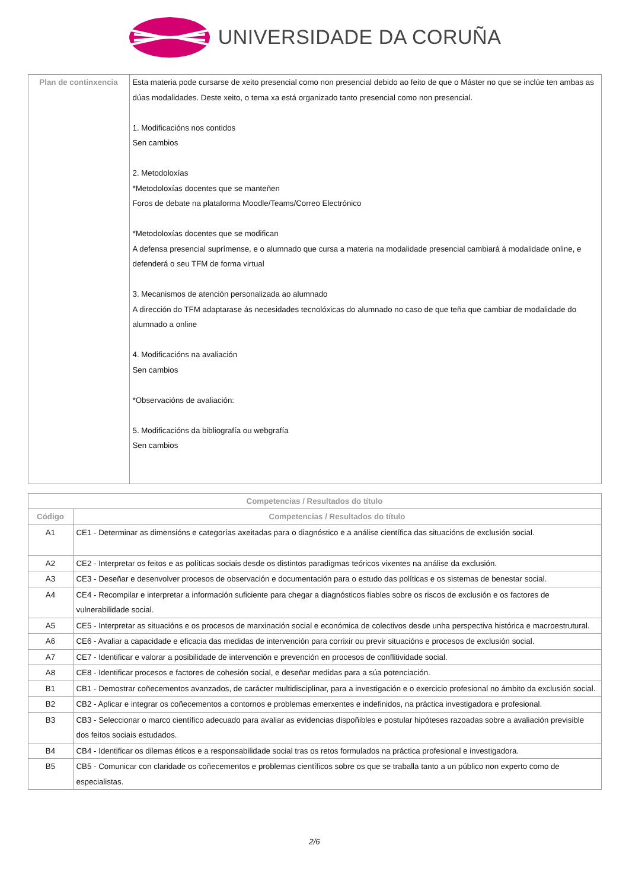UNIVERSIDADE DA CORUÑA
| Plan de continxencia | Esta materia pode cursarse de xeito presencial como non presencial debido ao feito de que o Máster no que se inclúe ten ambas as dúas modalidades. Deste xeito, o tema xa está organizado tanto presencial como non presencial. 1. Modificacións nos contidos Sen cambios 2. Metodoloxías *Metodoloxías docentes que se manteñen Foros de debate na plataforma Moodle/Teams/Correo Electrónico *Metodoloxías docentes que se modifican A defensa presencial suprímense, e o alumnado que cursa a materia na modalidade presencial cambiará á modalidade online, e defenderá o seu TFM de forma virtual 3. Mecanismos de atención personalizada ao alumnado A dirección do TFM adaptarase ás necesidades tecnolóxicas do alumnado no caso de que teña que cambiar de modalidade do alumnado a online 4. Modificacións na avaliación Sen cambios *Observacións de avaliación: 5. Modificacións da bibliografía ou webgrafía Sen cambios |
| Competencias / Resultados do título | |
| --- | --- |
| Código | Competencias / Resultados do título |
| A1 | CE1 - Determinar as dimensións e categorías axeitadas para o diagnóstico e a análise científica das situacións de exclusión social. |
| A2 | CE2 - Interpretar os feitos e as políticas sociais desde os distintos paradigmas teóricos vixentes na análise da exclusión. |
| A3 | CE3 - Deseñar e desenvolver procesos de observación e documentación para o estudo das políticas e os sistemas de benestar social. |
| A4 | CE4 - Recompilar e interpretar a información suficiente para chegar a diagnósticos fiables sobre os riscos de exclusión e os factores de vulnerabilidade social. |
| A5 | CE5 - Interpretar as situacións e os procesos de marxinación social e económica de colectivos desde unha perspectiva histórica e macroestrutural. |
| A6 | CE6 - Avaliar a capacidade e eficacia das medidas de intervención para corrixir ou previr situacións e procesos de exclusión social. |
| A7 | CE7 - Identificar e valorar a posibilidade de intervención e prevención en procesos de conflitividade social. |
| A8 | CE8 - Identificar procesos e factores de cohesión social, e deseñar medidas para a súa potenciación. |
| B1 | CB1 - Demostrar coñecementos avanzados, de carácter multidisciplinar, para a investigación e o exercicio profesional no ámbito da exclusión social. |
| B2 | CB2 - Aplicar e integrar os coñecementos a contornos e problemas emerxentes e indefinidos, na práctica investigadora e profesional. |
| B3 | CB3 - Seleccionar o marco científico adecuado para avaliar as evidencias dispoñibles e postular hipóteses razoadas sobre a avaliación previsible dos feitos sociais estudados. |
| B4 | CB4 - Identificar os dilemas éticos e a responsabilidade social tras os retos formulados na práctica profesional e investigadora. |
| B5 | CB5 - Comunicar con claridade os coñecementos e problemas científicos sobre os que se traballa tanto a un público non experto como de especialistas. |
2/6